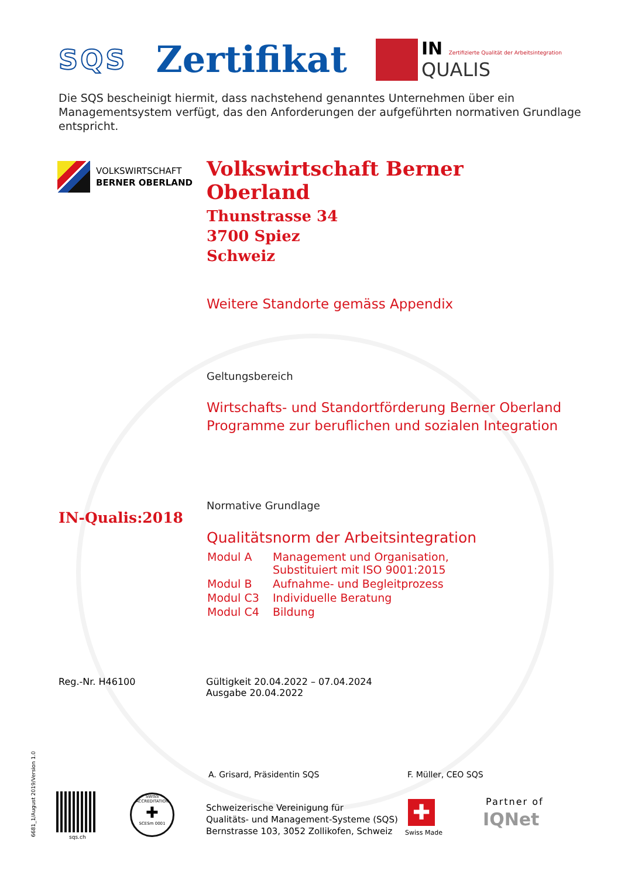SQS
Zertifikat
IN Zertifizierte Qualität der Arbeitsintegration
QUALIS
Die SQS bescheinigt hiermit, dass nachstehend genanntes Unternehmen über ein
Managementsystem verfügt, das den Anforderungen der aufgeführten normativen Grundlage entspricht.
VOLKSWIRTSCHAFT
BERNER OBERLAND
Volkswirtschaft Berner Oberland
Thunstrasse 34
3700 Spiez
Schweiz
Weitere Standorte gemäss Appendix
Geltungsbereich
Wirtschafts- und Standortförderung Berner Oberland
Programme zur beruflichen und sozialen Integration
Normative Grundlage
Qualitätsnorm der Arbeitsintegration
| Modul A | Management und Organisation, Substituiert mit ISO 9001:2015 |
| Modul B | Aufnahme- und Begleitprozess |
| Modul C3 | Individuelle Beratung |
| Modul C4 | Bildung |
IN-Qualis:2018
Reg.-Nr. H46100
Gültigkeit 20.04.2022 – 07.04.2024
Ausgabe 20.04.2022
A. Grisard, Präsidentin SQS F. Müller, CEO SQS
6681_1/August 2019/Version 1.0 sqs.ch
SWISS ACCREDITATION
✚
SCESm 0001
Schweizerische Vereinigung für
Qualitäts- und Management-Systeme (SQS)
Bernstrasse 103, 3052 Zollikofen, Schweiz
✚
Swiss Made
Partner of
IQNet